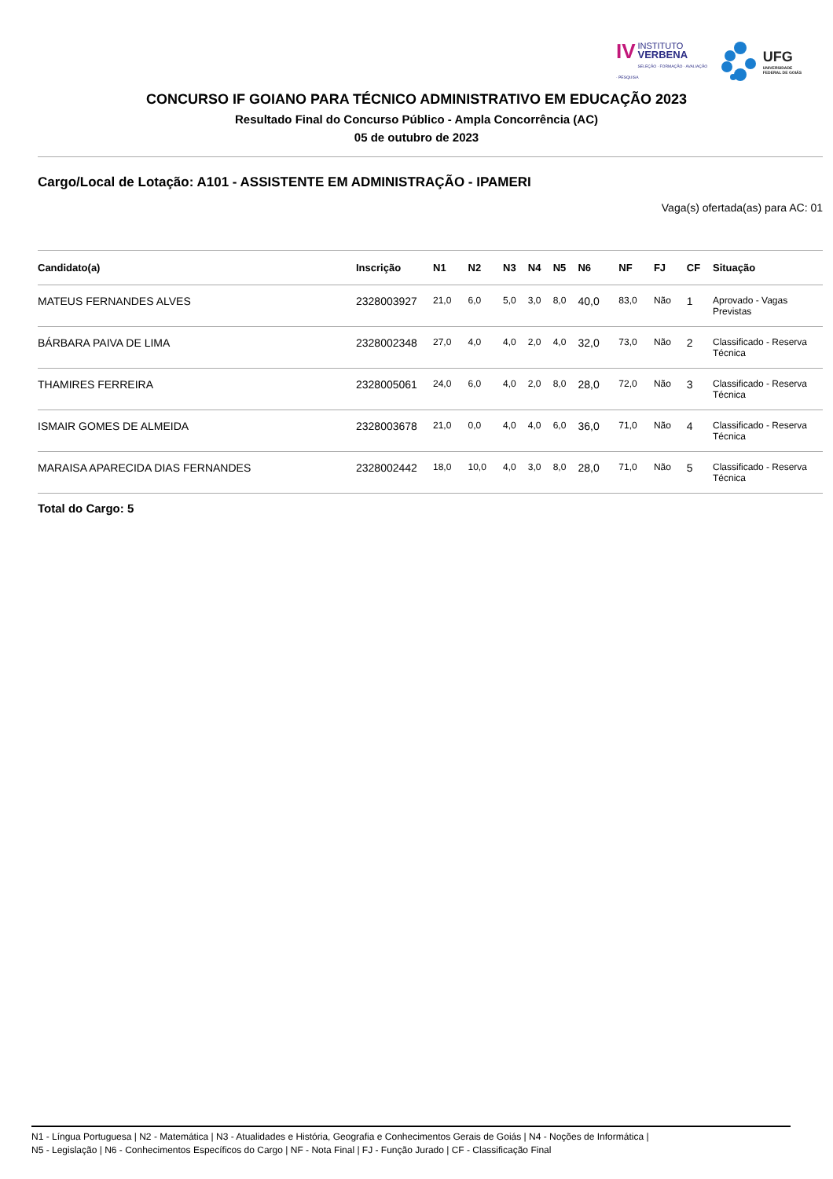IV INSTITUTO
VERBENA
SELEÇÃO · FORMAÇÃO · AVALIAÇÃO · PESQUISA
UFG
UNIVERSIDADE
FEDERAL DE GOIÁS
CONCURSO IF GOIANO PARA TÉCNICO ADMINISTRATIVO EM EDUCAÇÃO 2023
Resultado Final do Concurso Público - Ampla Concorrência (AC)
05 de outubro de 2023
Cargo/Local de Lotação: A101 - ASSISTENTE EM ADMINISTRAÇÃO - IPAMERI
Vaga(s) ofertada(as) para AC: 01
| Candidato(a) | Inscrição | N1 | N2 | N3 | N4 | N5 | N6 | NF | FJ | CF | Situação |
| --- | --- | --- | --- | --- | --- | --- | --- | --- | --- | --- | --- |
| MATEUS FERNANDES ALVES | 2328003927 | 21,0 | 6,0 | 5,0 | 3,0 | 8,0 | 40,0 | 83,0 | Não | 1 | Aprovado - Vagas Previstas |
| BÁRBARA PAIVA DE LIMA | 2328002348 | 27,0 | 4,0 | 4,0 | 2,0 | 4,0 | 32,0 | 73,0 | Não | 2 | Classificado - Reserva Técnica |
| THAMIRES FERREIRA | 2328005061 | 24,0 | 6,0 | 4,0 | 2,0 | 8,0 | 28,0 | 72,0 | Não | 3 | Classificado - Reserva Técnica |
| ISMAIR GOMES DE ALMEIDA | 2328003678 | 21,0 | 0,0 | 4,0 | 4,0 | 6,0 | 36,0 | 71,0 | Não | 4 | Classificado - Reserva Técnica |
| MARAISA APARECIDA DIAS FERNANDES | 2328002442 | 18,0 | 10,0 | 4,0 | 3,0 | 8,0 | 28,0 | 71,0 | Não | 5 | Classificado - Reserva Técnica |
Total do Cargo: 5
N1 - Língua Portuguesa | N2 - Matemática | N3 - Atualidades e História, Geografia e Conhecimentos Gerais de Goiás | N4 - Noções de Informática |
N5 - Legislação | N6 - Conhecimentos Específicos do Cargo | NF - Nota Final | FJ - Função Jurado | CF - Classificação Final